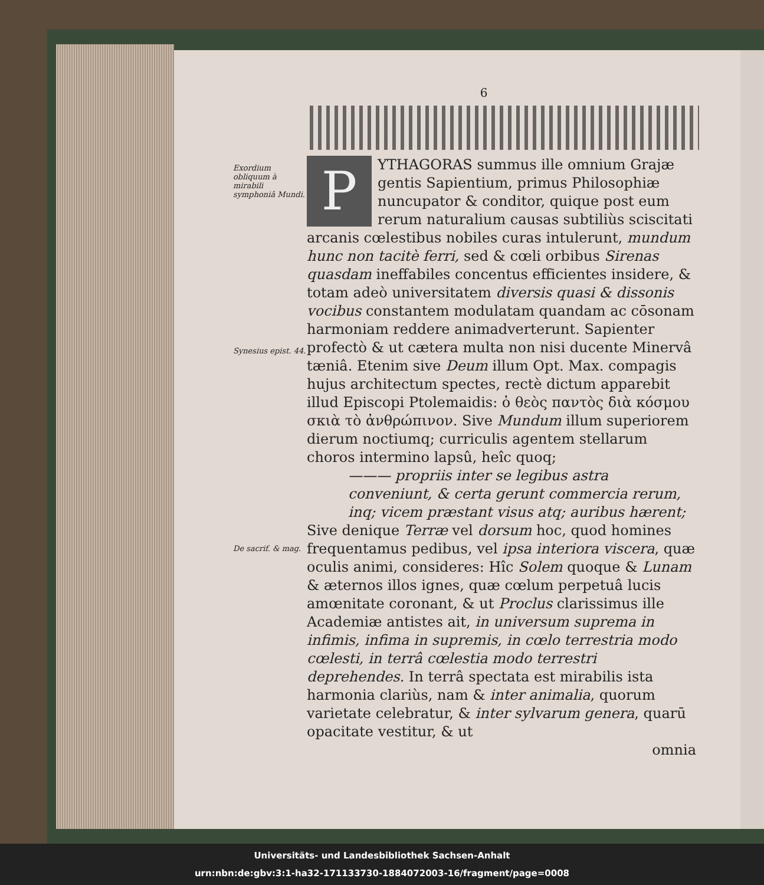6
Exordium obliquum à mirabili symphoniâ Mundi.
Synesius epist. 44.
De sacrif. & mag.
PYTHAGORAS summus ille omnium Grajæ gentis Sapientium, primus Philosophiæ nuncupator & conditor, quique post eum rerum naturalium causas subtiliùs sciscitati arcanis cœlestibus nobiles curas intulerunt, mundum hunc non tacitè ferri, sed & cœli orbibus Sirenas quasdam ineffabiles concentus efficientes insidere, & totam adeò universitatem diversis quasi & dissonis vocibus constantem modulatam quandam ac cōsonam harmoniam reddere animadverterunt. Sapienter profectò & ut cætera multa non nisi ducente Minervâ tæniâ. Etenim sive Deum illum Opt. Max. compagis hujus architectum spectes, rectè dictum apparebit illud Episcopi Ptolemaidis: ὁ θεὸς παντὸς διὰ κόσμου σκιὰ τὸ ἀνθρώπινον. Sive Mundum illum superiorem dierum noctiumq; curriculis agentem stellarum choros intermino lapsû, heîc quoq;
——— propriis inter se legibus astra
conveniunt, & certa gerunt commercia rerum,
inq; vicem præstant visus atq; auribus hærent;
Sive denique Terræ vel dorsum hoc, quod homines frequentamus pedibus, vel ipsa interiora viscera, quæ oculis animi, consideres: Hîc Solem quoque & Lunam & æternos illos ignes, quæ cœlum perpetuâ lucis amœnitate coronant, & ut Proclus clarissimus ille Academiæ antistes ait, in universum suprema in infimis, infima in supremis, in cœlo terrestria modo cœlesti, in terrâ cœlestia modo terrestri deprehendes. In terrâ spectata est mirabilis ista harmonia clariùs, nam & inter animalia, quorum varietate celebratur, & inter sylvarum genera, quarū opacitate vestitur, & ut
omnia
Universitäts- und Landesbibliothek Sachsen-Anhalt
urn:nbn:de:gbv:3:1-ha32-171133730-1884072003-16/fragment/page=0008